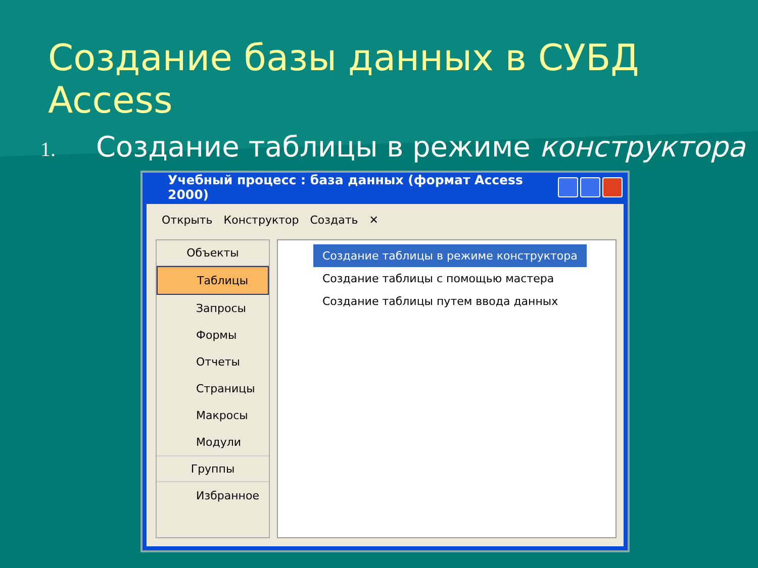Создание базы данных в СУБД Access
1. Создание таблицы в режиме конструктора
Учебный процесс : база данных (формат Access 2000)
Открыть Конструктор Создать ✕
Объекты
Таблицы
Запросы
Формы
Отчеты
Страницы
Макросы
Модули
Группы
Избранное
Создание таблицы в режиме конструктора
Создание таблицы с помощью мастера
Создание таблицы путем ввода данных